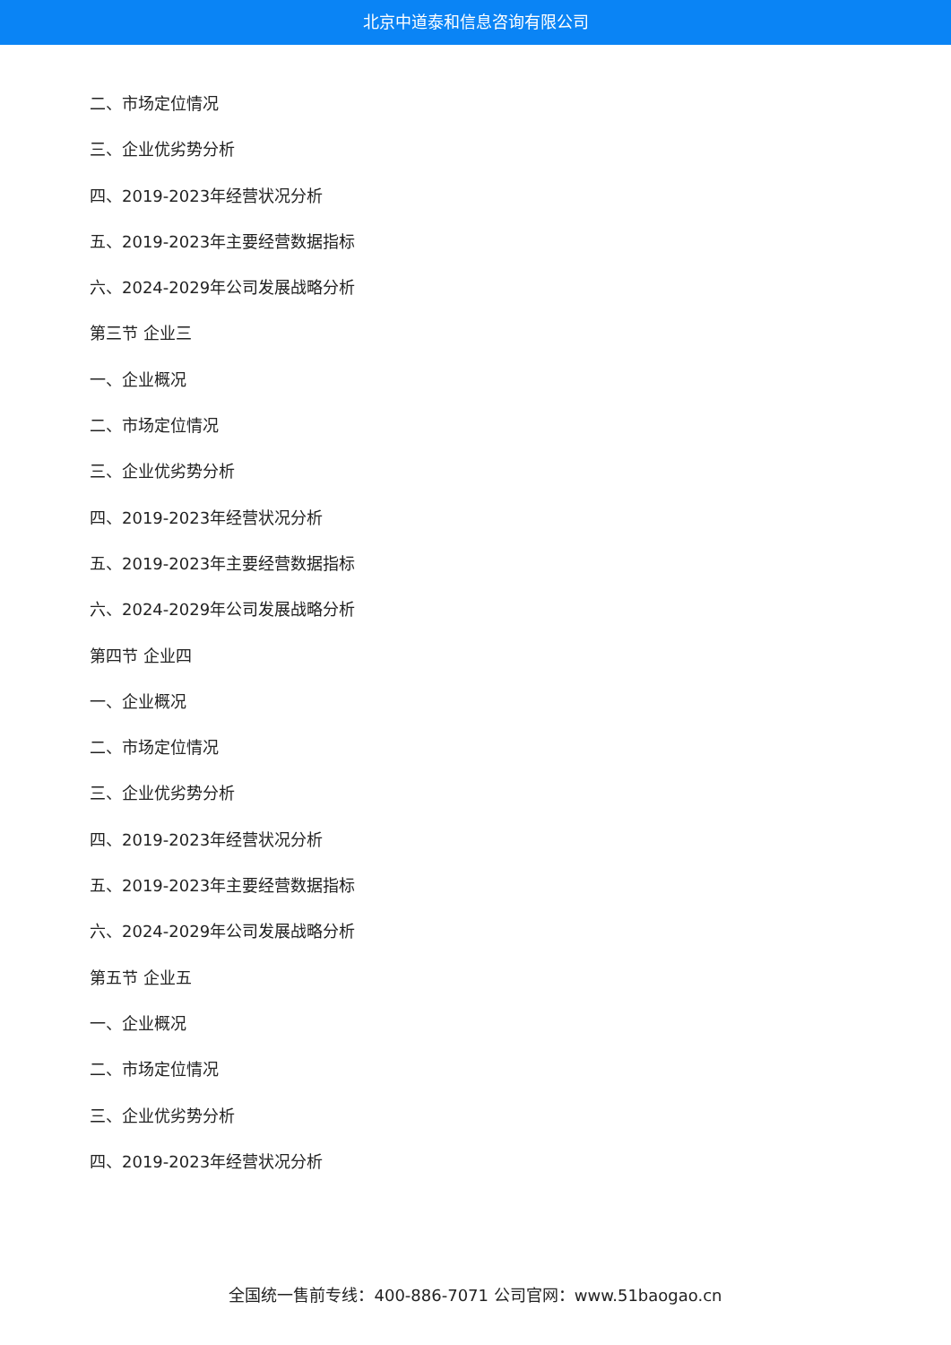北京中道泰和信息咨询有限公司
二、市场定位情况
三、企业优劣势分析
四、2019-2023年经营状况分析
五、2019-2023年主要经营数据指标
六、2024-2029年公司发展战略分析
第三节 企业三
一、企业概况
二、市场定位情况
三、企业优劣势分析
四、2019-2023年经营状况分析
五、2019-2023年主要经营数据指标
六、2024-2029年公司发展战略分析
第四节 企业四
一、企业概况
二、市场定位情况
三、企业优劣势分析
四、2019-2023年经营状况分析
五、2019-2023年主要经营数据指标
六、2024-2029年公司发展战略分析
第五节 企业五
一、企业概况
二、市场定位情况
三、企业优劣势分析
四、2019-2023年经营状况分析
全国统一售前专线：400-886-7071 公司官网：www.51baogao.cn